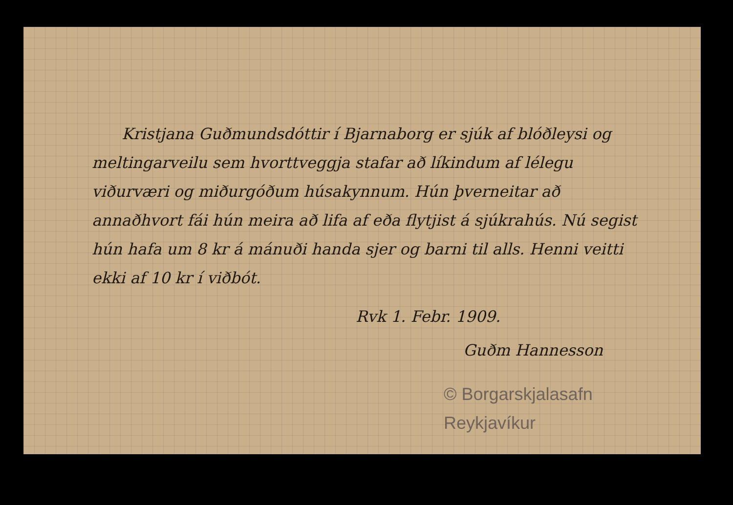Kristjana Guðmundsdóttir í Bjarnaborg er sjúk af blóðleysi og meltingarveilu sem hvorttveggja stafar að líkindum af lélegu viðurværi og miðurgóðum húsakynnum. Hún þverneitar að annaðhvort fái hún meira að lifa af eða flytjist á sjúkrahús. Nú segist hún hafa um 8 kr á mánuði handa sjer og barni til alls. Henni veitti ekki af 10 kr í viðbót.
Rvk 1. Febr. 1909.
Guðm Hannesson
© Borgarskjalasafn Reykjavíkur